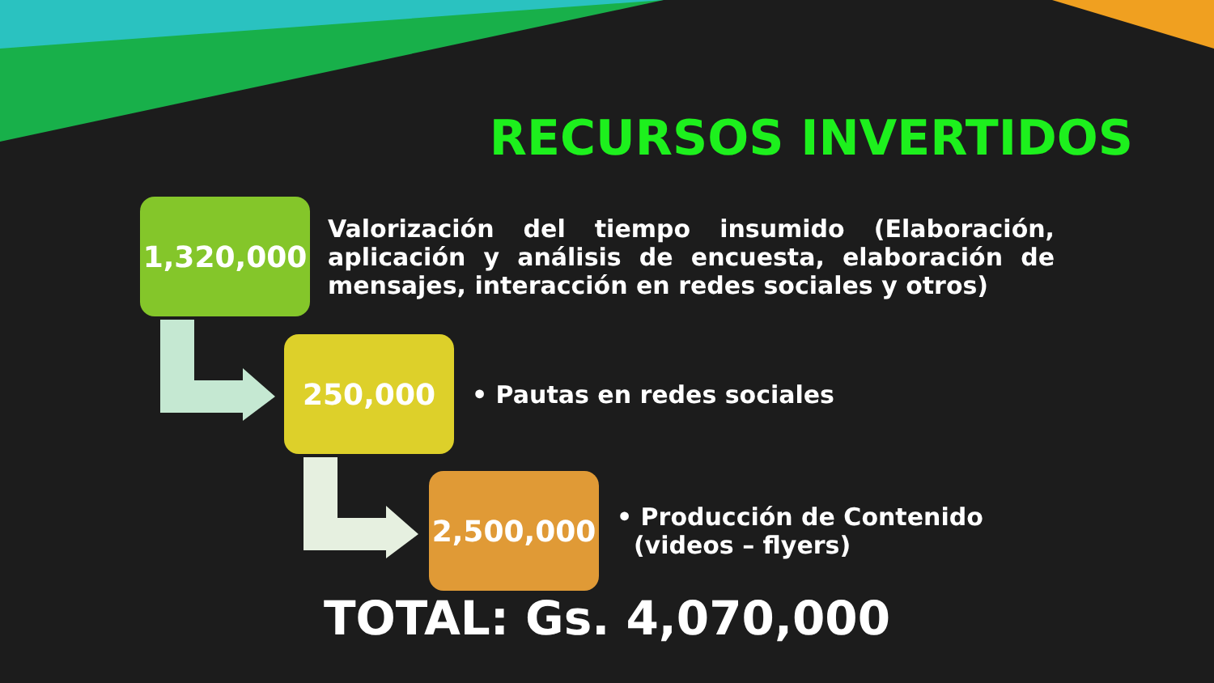RECURSOS INVERTIDOS
1,320,000
Valorización del tiempo insumido (Elaboración, aplicación y análisis de encuesta, elaboración de mensajes, interacción en redes sociales y otros)
250,000
• Pautas en redes sociales
2,500,000
• Producción de Contenido
(videos – flyers)
TOTAL: Gs. 4,070,000